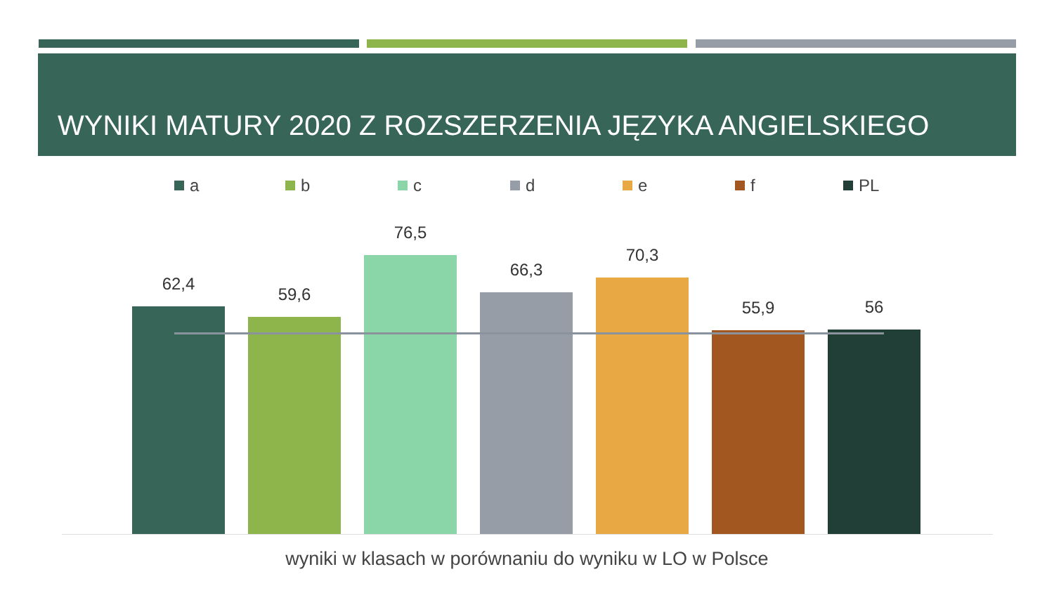WYNIKI MATURY 2020 Z ROZSZERZENIA JĘZYKA ANGIELSKIEGO
a b c d e f PL
62,4 59,6 76,5 66,3 70,3 55,9 56
wyniki w klasach w porównaniu do wyniku w LO w Polsce